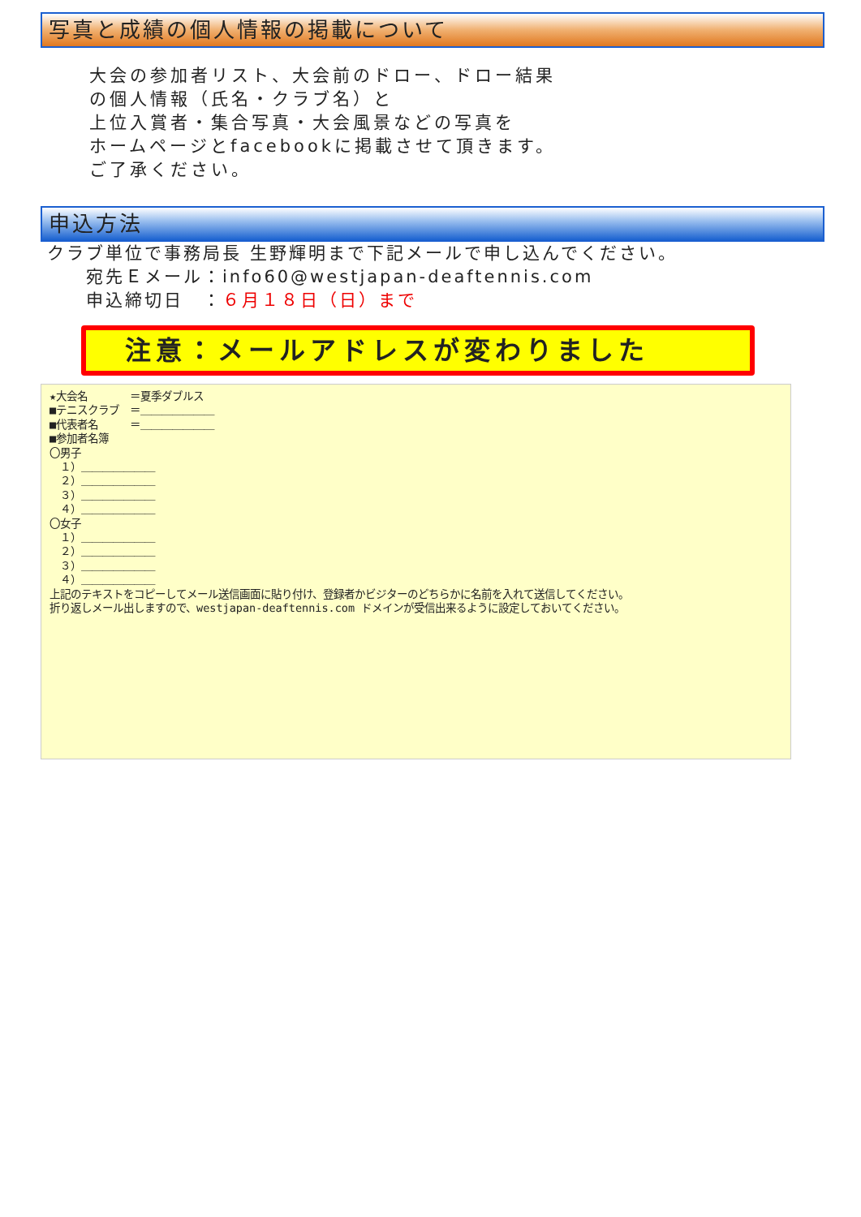写真と成績の個人情報の掲載について
大会の参加者リスト、大会前のドロー、ドロー結果
の個人情報（氏名・クラブ名）と
上位入賞者・集合写真・大会風景などの写真を
ホームページとfacebookに掲載させて頂きます。
ご了承ください。
申込方法
クラブ単位で事務局長 生野輝明まで下記メールで申し込んでください。
　　宛先Ｅメール：info60@westjapan-deaftennis.com
　　申込締切日　：６月１８日（日）まで
注意：メールアドレスが変わりました
★大会名　　　　＝夏季ダブルス ■テニスクラブ　＝＿＿＿＿＿＿＿ ■代表者名　　　＝＿＿＿＿＿＿＿ ■参加者名簿 〇男子 　１）＿＿＿＿＿＿＿ 　２）＿＿＿＿＿＿＿ 　３）＿＿＿＿＿＿＿ 　４）＿＿＿＿＿＿＿ 〇女子 　１）＿＿＿＿＿＿＿ 　２）＿＿＿＿＿＿＿ 　３）＿＿＿＿＿＿＿ 　４）＿＿＿＿＿＿＿ 上記のテキストをコピーしてメール送信画面に貼り付け、登録者かビジターのどちらかに名前を入れて送信してください。 折り返しメール出しますので、westjapan-deaftennis.com ドメインが受信出来るように設定しておいてください。